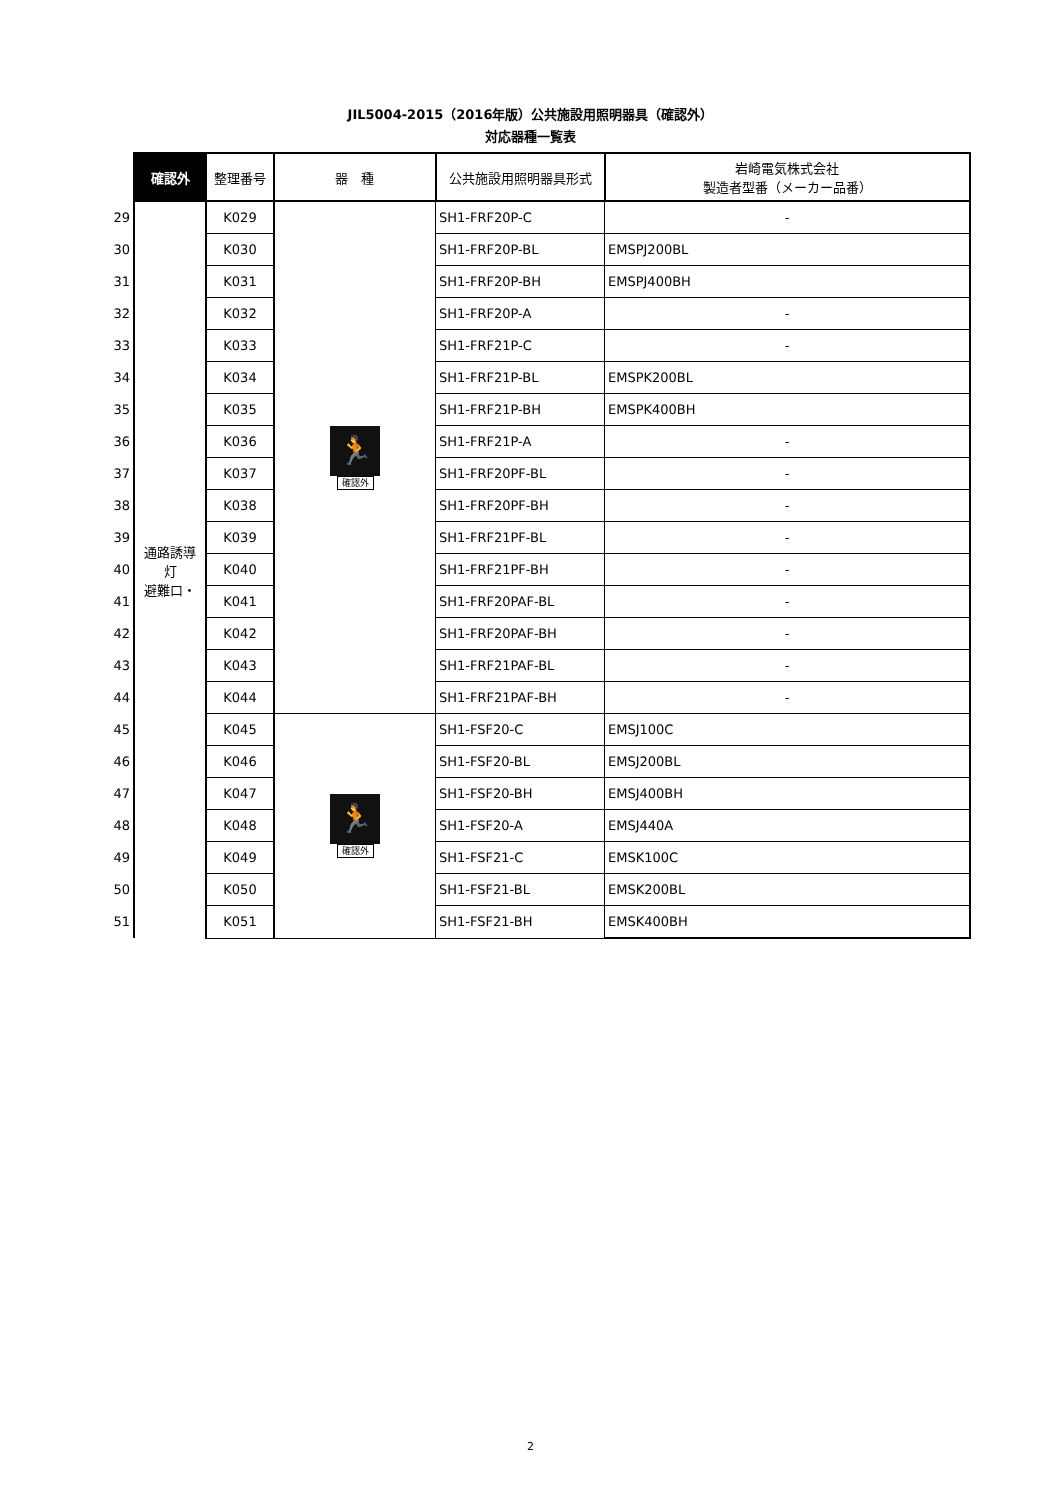JIL5004-2015（2016年版）公共施設用照明器具（確認外）
対応器種一覧表
| | 確認外 | 整理番号 | 器 種 | 公共施設用照明器具形式 | 岩崎電気株式会社 製造者型番（メーカー品番） |
| 29 | 通路誘導灯 避難口・ | K029 | 🏃 確認外 | SH1-FRF20P-C | - |
| 30 | | K030 | | SH1-FRF20P-BL | EMSPJ200BL |
| 31 | | K031 | | SH1-FRF20P-BH | EMSPJ400BH |
| 32 | | K032 | | SH1-FRF20P-A | - |
| 33 | | K033 | | SH1-FRF21P-C | - |
| 34 | | K034 | | SH1-FRF21P-BL | EMSPK200BL |
| 35 | | K035 | | SH1-FRF21P-BH | EMSPK400BH |
| 36 | | K036 | | SH1-FRF21P-A | - |
| 37 | | K037 | | SH1-FRF20PF-BL | - |
| 38 | | K038 | | SH1-FRF20PF-BH | - |
| 39 | | K039 | | SH1-FRF21PF-BL | - |
| 40 | | K040 | | SH1-FRF21PF-BH | - |
| 41 | | K041 | | SH1-FRF20PAF-BL | - |
| 42 | | K042 | | SH1-FRF20PAF-BH | - |
| 43 | | K043 | | SH1-FRF21PAF-BL | - |
| 44 | | K044 | | SH1-FRF21PAF-BH | - |
| 45 | | K045 | 🏃 確認外 | SH1-FSF20-C | EMSJ100C |
| 46 | | K046 | | SH1-FSF20-BL | EMSJ200BL |
| 47 | | K047 | | SH1-FSF20-BH | EMSJ400BH |
| 48 | | K048 | | SH1-FSF20-A | EMSJ440A |
| 49 | | K049 | | SH1-FSF21-C | EMSK100C |
| 50 | | K050 | | SH1-FSF21-BL | EMSK200BL |
| 51 | | K051 | | SH1-FSF21-BH | EMSK400BH |
2